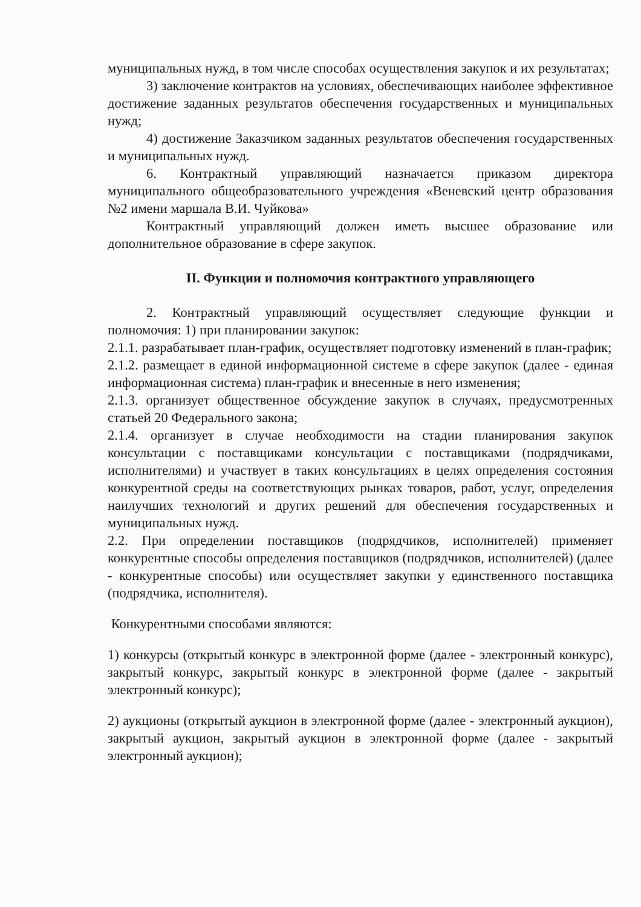муниципальных нужд, в том числе способах осуществления закупок и их результатах;
3) заключение контрактов на условиях, обеспечивающих наиболее эффективное достижение заданных результатов обеспечения государственных и муниципальных нужд;
4) достижение Заказчиком заданных результатов обеспечения государственных и муниципальных нужд.
6. Контрактный управляющий назначается приказом директора муниципального общеобразовательного учреждения «Веневский центр образования №2 имени маршала В.И. Чуйкова»
Контрактный управляющий должен иметь высшее образование или дополнительное образование в сфере закупок.
II. Функции и полномочия контрактного управляющего
2. Контрактный управляющий осуществляет следующие функции и полномочия: 1) при планировании закупок:
2.1.1. разрабатывает план-график, осуществляет подготовку изменений в план-график;
2.1.2. размещает в единой информационной системе в сфере закупок (далее - единая информационная система) план-график и внесенные в него изменения;
2.1.3. организует общественное обсуждение закупок в случаях, предусмотренных статьей 20 Федерального закона;
2.1.4. организует в случае необходимости на стадии планирования закупок консультации с поставщиками консультации с поставщиками (подрядчиками, исполнителями) и участвует в таких консультациях в целях определения состояния конкурентной среды на соответствующих рынках товаров, работ, услуг, определения наилучших технологий и других решений для обеспечения государственных и муниципальных нужд.
2.2. При определении поставщиков (подрядчиков, исполнителей) применяет конкурентные способы определения поставщиков (подрядчиков, исполнителей) (далее - конкурентные способы) или осуществляет закупки у единственного поставщика (подрядчика, исполнителя).
Конкурентными способами являются:
1) конкурсы (открытый конкурс в электронной форме (далее - электронный конкурс), закрытый конкурс, закрытый конкурс в электронной форме (далее - закрытый электронный конкурс);
2) аукционы (открытый аукцион в электронной форме (далее - электронный аукцион), закрытый аукцион, закрытый аукцион в электронной форме (далее - закрытый электронный аукцион);